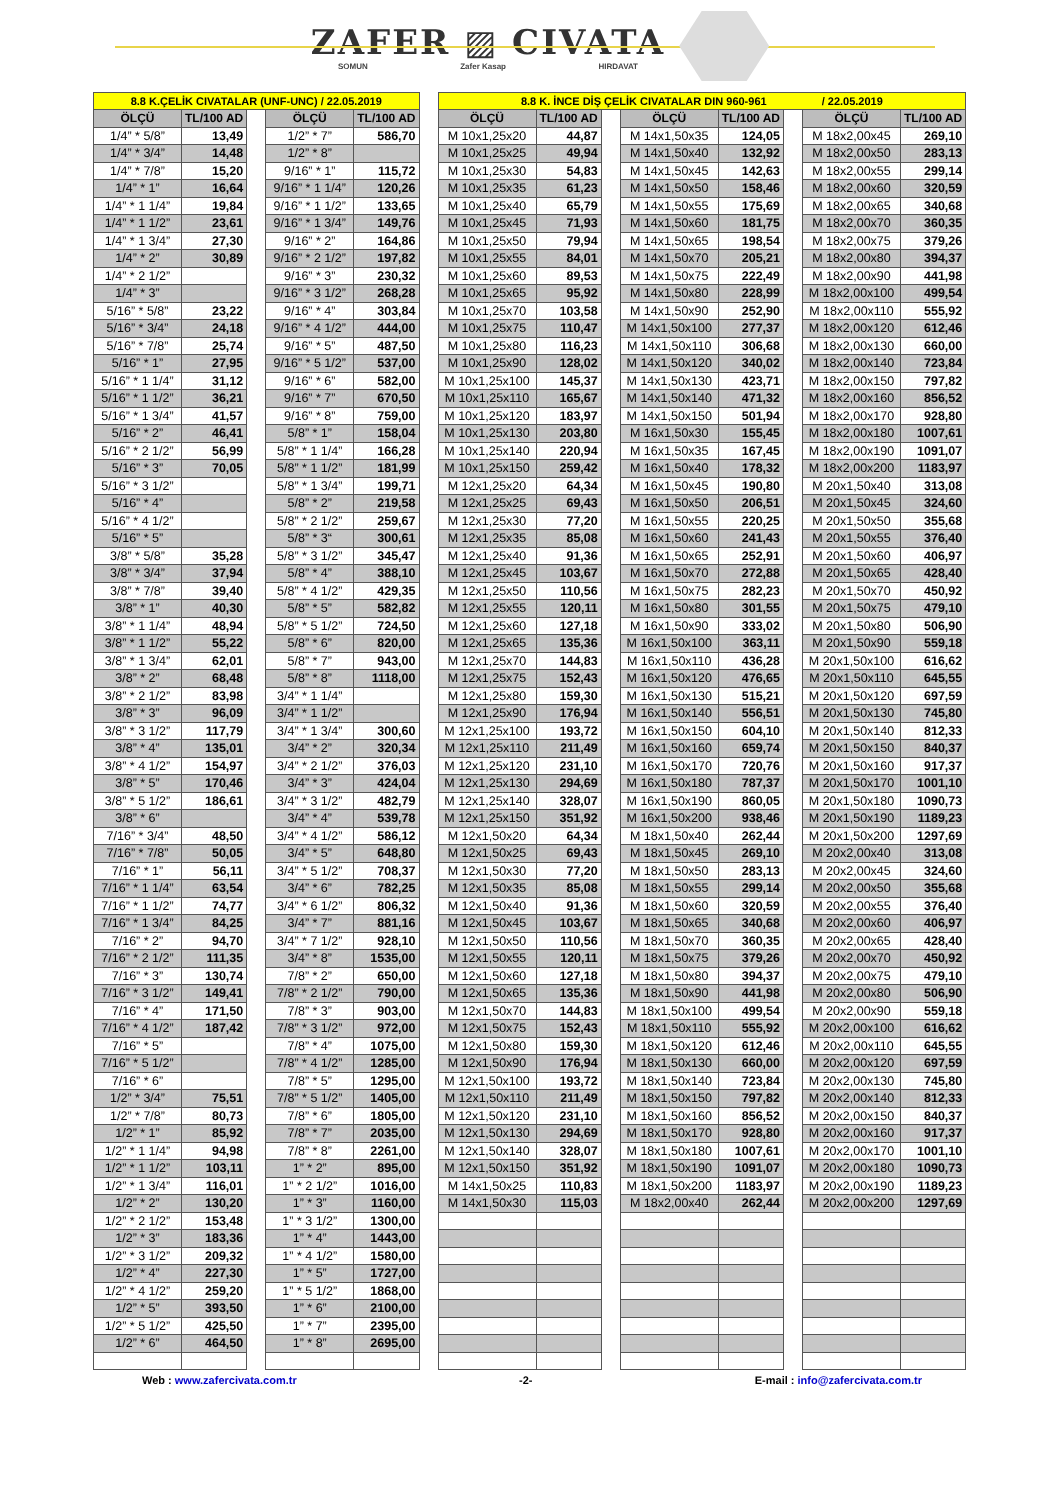ZAFER ▨ CIVATA
SOMUN Zafer Kasap HIRDAVAT
| 8.8 K.ÇELİK CIVATALAR (UNF-UNC) / 22.05.2019 | | | | | | 8.8 K. İNCE DİŞ ÇELİK CIVATALAR DIN 960-961 / 22.05.2019 | | | | | | | |
| --- | --- | --- | --- | --- | --- | --- | --- | --- | --- | --- | --- | --- | --- |
| ÖLÇÜ | TL/100 AD | | ÖLÇÜ | TL/100 AD | | ÖLÇÜ | TL/100 AD | | ÖLÇÜ | TL/100 AD | | ÖLÇÜ | TL/100 AD |
| 1/4” * 5/8” | 13,49 | | 1/2” * 7” | 586,70 | | M 10x1,25x20 | 44,87 | | M 14x1,50x35 | 124,05 | | M 18x2,00x45 | 269,10 |
| 1/4” * 3/4” | 14,48 | | 1/2” * 8” | | | M 10x1,25x25 | 49,94 | | M 14x1,50x40 | 132,92 | | M 18x2,00x50 | 283,13 |
| 1/4” * 7/8” | 15,20 | | 9/16” * 1” | 115,72 | | M 10x1,25x30 | 54,83 | | M 14x1,50x45 | 142,63 | | M 18x2,00x55 | 299,14 |
| 1/4” * 1” | 16,64 | | 9/16” * 1 1/4” | 120,26 | | M 10x1,25x35 | 61,23 | | M 14x1,50x50 | 158,46 | | M 18x2,00x60 | 320,59 |
| 1/4” * 1 1/4” | 19,84 | | 9/16” * 1 1/2” | 133,65 | | M 10x1,25x40 | 65,79 | | M 14x1,50x55 | 175,69 | | M 18x2,00x65 | 340,68 |
| 1/4” * 1 1/2” | 23,61 | | 9/16” * 1 3/4” | 149,76 | | M 10x1,25x45 | 71,93 | | M 14x1,50x60 | 181,75 | | M 18x2,00x70 | 360,35 |
| 1/4” * 1 3/4” | 27,30 | | 9/16” * 2” | 164,86 | | M 10x1,25x50 | 79,94 | | M 14x1,50x65 | 198,54 | | M 18x2,00x75 | 379,26 |
| 1/4” * 2” | 30,89 | | 9/16” * 2 1/2” | 197,82 | | M 10x1,25x55 | 84,01 | | M 14x1,50x70 | 205,21 | | M 18x2,00x80 | 394,37 |
| 1/4” * 2 1/2” | | | 9/16” * 3” | 230,32 | | M 10x1,25x60 | 89,53 | | M 14x1,50x75 | 222,49 | | M 18x2,00x90 | 441,98 |
| 1/4” * 3” | | | 9/16” * 3 1/2” | 268,28 | | M 10x1,25x65 | 95,92 | | M 14x1,50x80 | 228,99 | | M 18x2,00x100 | 499,54 |
| 5/16” * 5/8” | 23,22 | | 9/16” * 4” | 303,84 | | M 10x1,25x70 | 103,58 | | M 14x1,50x90 | 252,90 | | M 18x2,00x110 | 555,92 |
| 5/16” * 3/4” | 24,18 | | 9/16” * 4 1/2” | 444,00 | | M 10x1,25x75 | 110,47 | | M 14x1,50x100 | 277,37 | | M 18x2,00x120 | 612,46 |
| 5/16” * 7/8” | 25,74 | | 9/16” * 5” | 487,50 | | M 10x1,25x80 | 116,23 | | M 14x1,50x110 | 306,68 | | M 18x2,00x130 | 660,00 |
| 5/16” * 1” | 27,95 | | 9/16” * 5 1/2” | 537,00 | | M 10x1,25x90 | 128,02 | | M 14x1,50x120 | 340,02 | | M 18x2,00x140 | 723,84 |
| 5/16” * 1 1/4” | 31,12 | | 9/16” * 6” | 582,00 | | M 10x1,25x100 | 145,37 | | M 14x1,50x130 | 423,71 | | M 18x2,00x150 | 797,82 |
| 5/16” * 1 1/2” | 36,21 | | 9/16” * 7” | 670,50 | | M 10x1,25x110 | 165,67 | | M 14x1,50x140 | 471,32 | | M 18x2,00x160 | 856,52 |
| 5/16” * 1 3/4” | 41,57 | | 9/16” * 8” | 759,00 | | M 10x1,25x120 | 183,97 | | M 14x1,50x150 | 501,94 | | M 18x2,00x170 | 928,80 |
| 5/16” * 2” | 46,41 | | 5/8” * 1” | 158,04 | | M 10x1,25x130 | 203,80 | | M 16x1,50x30 | 155,45 | | M 18x2,00x180 | 1007,61 |
| 5/16” * 2 1/2” | 56,99 | | 5/8” * 1 1/4” | 166,28 | | M 10x1,25x140 | 220,94 | | M 16x1,50x35 | 167,45 | | M 18x2,00x190 | 1091,07 |
| 5/16” * 3” | 70,05 | | 5/8” * 1 1/2” | 181,99 | | M 10x1,25x150 | 259,42 | | M 16x1,50x40 | 178,32 | | M 18x2,00x200 | 1183,97 |
| 5/16” * 3 1/2” | | | 5/8” * 1 3/4” | 199,71 | | M 12x1,25x20 | 64,34 | | M 16x1,50x45 | 190,80 | | M 20x1,50x40 | 313,08 |
| 5/16” * 4” | | | 5/8” * 2” | 219,58 | | M 12x1,25x25 | 69,43 | | M 16x1,50x50 | 206,51 | | M 20x1,50x45 | 324,60 |
| 5/16” * 4 1/2” | | | 5/8” * 2 1/2” | 259,67 | | M 12x1,25x30 | 77,20 | | M 16x1,50x55 | 220,25 | | M 20x1,50x50 | 355,68 |
| 5/16” * 5” | | | 5/8” * 3“ | 300,61 | | M 12x1,25x35 | 85,08 | | M 16x1,50x60 | 241,43 | | M 20x1,50x55 | 376,40 |
| 3/8” * 5/8” | 35,28 | | 5/8” * 3 1/2” | 345,47 | | M 12x1,25x40 | 91,36 | | M 16x1,50x65 | 252,91 | | M 20x1,50x60 | 406,97 |
| 3/8” * 3/4” | 37,94 | | 5/8” * 4” | 388,10 | | M 12x1,25x45 | 103,67 | | M 16x1,50x70 | 272,88 | | M 20x1,50x65 | 428,40 |
| 3/8” * 7/8” | 39,40 | | 5/8” * 4 1/2” | 429,35 | | M 12x1,25x50 | 110,56 | | M 16x1,50x75 | 282,23 | | M 20x1,50x70 | 450,92 |
| 3/8” * 1” | 40,30 | | 5/8” * 5” | 582,82 | | M 12x1,25x55 | 120,11 | | M 16x1,50x80 | 301,55 | | M 20x1,50x75 | 479,10 |
| 3/8” * 1 1/4” | 48,94 | | 5/8” * 5 1/2” | 724,50 | | M 12x1,25x60 | 127,18 | | M 16x1,50x90 | 333,02 | | M 20x1,50x80 | 506,90 |
| 3/8” * 1 1/2” | 55,22 | | 5/8” * 6” | 820,00 | | M 12x1,25x65 | 135,36 | | M 16x1,50x100 | 363,11 | | M 20x1,50x90 | 559,18 |
| 3/8” * 1 3/4” | 62,01 | | 5/8” * 7” | 943,00 | | M 12x1,25x70 | 144,83 | | M 16x1,50x110 | 436,28 | | M 20x1,50x100 | 616,62 |
| 3/8” * 2” | 68,48 | | 5/8” * 8” | 1118,00 | | M 12x1,25x75 | 152,43 | | M 16x1,50x120 | 476,65 | | M 20x1,50x110 | 645,55 |
| 3/8” * 2 1/2” | 83,98 | | 3/4” * 1 1/4” | | | M 12x1,25x80 | 159,30 | | M 16x1,50x130 | 515,21 | | M 20x1,50x120 | 697,59 |
| 3/8” * 3” | 96,09 | | 3/4” * 1 1/2” | | | M 12x1,25x90 | 176,94 | | M 16x1,50x140 | 556,51 | | M 20x1,50x130 | 745,80 |
| 3/8” * 3 1/2” | 117,79 | | 3/4” * 1 3/4” | 300,60 | | M 12x1,25x100 | 193,72 | | M 16x1,50x150 | 604,10 | | M 20x1,50x140 | 812,33 |
| 3/8” * 4” | 135,01 | | 3/4” * 2” | 320,34 | | M 12x1,25x110 | 211,49 | | M 16x1,50x160 | 659,74 | | M 20x1,50x150 | 840,37 |
| 3/8” * 4 1/2” | 154,97 | | 3/4” * 2 1/2” | 376,03 | | M 12x1,25x120 | 231,10 | | M 16x1,50x170 | 720,76 | | M 20x1,50x160 | 917,37 |
| 3/8” * 5” | 170,46 | | 3/4” * 3” | 424,04 | | M 12x1,25x130 | 294,69 | | M 16x1,50x180 | 787,37 | | M 20x1,50x170 | 1001,10 |
| 3/8” * 5 1/2” | 186,61 | | 3/4” * 3 1/2” | 482,79 | | M 12x1,25x140 | 328,07 | | M 16x1,50x190 | 860,05 | | M 20x1,50x180 | 1090,73 |
| 3/8” * 6” | | | 3/4” * 4” | 539,78 | | M 12x1,25x150 | 351,92 | | M 16x1,50x200 | 938,46 | | M 20x1,50x190 | 1189,23 |
| 7/16” * 3/4” | 48,50 | | 3/4” * 4 1/2” | 586,12 | | M 12x1,50x20 | 64,34 | | M 18x1,50x40 | 262,44 | | M 20x1,50x200 | 1297,69 |
| 7/16” * 7/8” | 50,05 | | 3/4” * 5” | 648,80 | | M 12x1,50x25 | 69,43 | | M 18x1,50x45 | 269,10 | | M 20x2,00x40 | 313,08 |
| 7/16” * 1” | 56,11 | | 3/4” * 5 1/2” | 708,37 | | M 12x1,50x30 | 77,20 | | M 18x1,50x50 | 283,13 | | M 20x2,00x45 | 324,60 |
| 7/16” * 1 1/4” | 63,54 | | 3/4” * 6” | 782,25 | | M 12x1,50x35 | 85,08 | | M 18x1,50x55 | 299,14 | | M 20x2,00x50 | 355,68 |
| 7/16” * 1 1/2” | 74,77 | | 3/4” * 6 1/2” | 806,32 | | M 12x1,50x40 | 91,36 | | M 18x1,50x60 | 320,59 | | M 20x2,00x55 | 376,40 |
| 7/16” * 1 3/4” | 84,25 | | 3/4” * 7” | 881,16 | | M 12x1,50x45 | 103,67 | | M 18x1,50x65 | 340,68 | | M 20x2,00x60 | 406,97 |
| 7/16” * 2” | 94,70 | | 3/4” * 7 1/2” | 928,10 | | M 12x1,50x50 | 110,56 | | M 18x1,50x70 | 360,35 | | M 20x2,00x65 | 428,40 |
| 7/16” * 2 1/2” | 111,35 | | 3/4” * 8” | 1535,00 | | M 12x1,50x55 | 120,11 | | M 18x1,50x75 | 379,26 | | M 20x2,00x70 | 450,92 |
| 7/16” * 3” | 130,74 | | 7/8” * 2” | 650,00 | | M 12x1,50x60 | 127,18 | | M 18x1,50x80 | 394,37 | | M 20x2,00x75 | 479,10 |
| 7/16” * 3 1/2” | 149,41 | | 7/8” * 2 1/2” | 790,00 | | M 12x1,50x65 | 135,36 | | M 18x1,50x90 | 441,98 | | M 20x2,00x80 | 506,90 |
| 7/16” * 4” | 171,50 | | 7/8” * 3” | 903,00 | | M 12x1,50x70 | 144,83 | | M 18x1,50x100 | 499,54 | | M 20x2,00x90 | 559,18 |
| 7/16” * 4 1/2” | 187,42 | | 7/8” * 3 1/2” | 972,00 | | M 12x1,50x75 | 152,43 | | M 18x1,50x110 | 555,92 | | M 20x2,00x100 | 616,62 |
| 7/16” * 5” | | | 7/8” * 4” | 1075,00 | | M 12x1,50x80 | 159,30 | | M 18x1,50x120 | 612,46 | | M 20x2,00x110 | 645,55 |
| 7/16” * 5 1/2” | | | 7/8” * 4 1/2” | 1285,00 | | M 12x1,50x90 | 176,94 | | M 18x1,50x130 | 660,00 | | M 20x2,00x120 | 697,59 |
| 7/16” * 6” | | | 7/8” * 5” | 1295,00 | | M 12x1,50x100 | 193,72 | | M 18x1,50x140 | 723,84 | | M 20x2,00x130 | 745,80 |
| 1/2” * 3/4” | 75,51 | | 7/8” * 5 1/2” | 1405,00 | | M 12x1,50x110 | 211,49 | | M 18x1,50x150 | 797,82 | | M 20x2,00x140 | 812,33 |
| 1/2” * 7/8” | 80,73 | | 7/8” * 6” | 1805,00 | | M 12x1,50x120 | 231,10 | | M 18x1,50x160 | 856,52 | | M 20x2,00x150 | 840,37 |
| 1/2” * 1” | 85,92 | | 7/8” * 7” | 2035,00 | | M 12x1,50x130 | 294,69 | | M 18x1,50x170 | 928,80 | | M 20x2,00x160 | 917,37 |
| 1/2” * 1 1/4” | 94,98 | | 7/8” * 8” | 2261,00 | | M 12x1,50x140 | 328,07 | | M 18x1,50x180 | 1007,61 | | M 20x2,00x170 | 1001,10 |
| 1/2” * 1 1/2” | 103,11 | | 1” * 2” | 895,00 | | M 12x1,50x150 | 351,92 | | M 18x1,50x190 | 1091,07 | | M 20x2,00x180 | 1090,73 |
| 1/2” * 1 3/4” | 116,01 | | 1” * 2 1/2” | 1016,00 | | M 14x1,50x25 | 110,83 | | M 18x1,50x200 | 1183,97 | | M 20x2,00x190 | 1189,23 |
| 1/2” * 2” | 130,20 | | 1” * 3” | 1160,00 | | M 14x1,50x30 | 115,03 | | M 18x2,00x40 | 262,44 | | M 20x2,00x200 | 1297,69 |
| 1/2” * 2 1/2” | 153,48 | | 1” * 3 1/2” | 1300,00 | | | | | | | | | |
| 1/2” * 3” | 183,36 | | 1” * 4” | 1443,00 | | | | | | | | | |
| 1/2” * 3 1/2” | 209,32 | | 1” * 4 1/2” | 1580,00 | | | | | | | | | |
| 1/2” * 4” | 227,30 | | 1” * 5” | 1727,00 | | | | | | | | | |
| 1/2” * 4 1/2” | 259,20 | | 1” * 5 1/2” | 1868,00 | | | | | | | | | |
| 1/2” * 5” | 393,50 | | 1” * 6” | 2100,00 | | | | | | | | | |
| 1/2” * 5 1/2” | 425,50 | | 1” * 7” | 2395,00 | | | | | | | | | |
| 1/2” * 6” | 464,50 | | 1” * 8” | 2695,00 | | | | | | | | | |
Web : www.zafercivata.com.tr -2- E-mail : info@zafercivata.com.tr